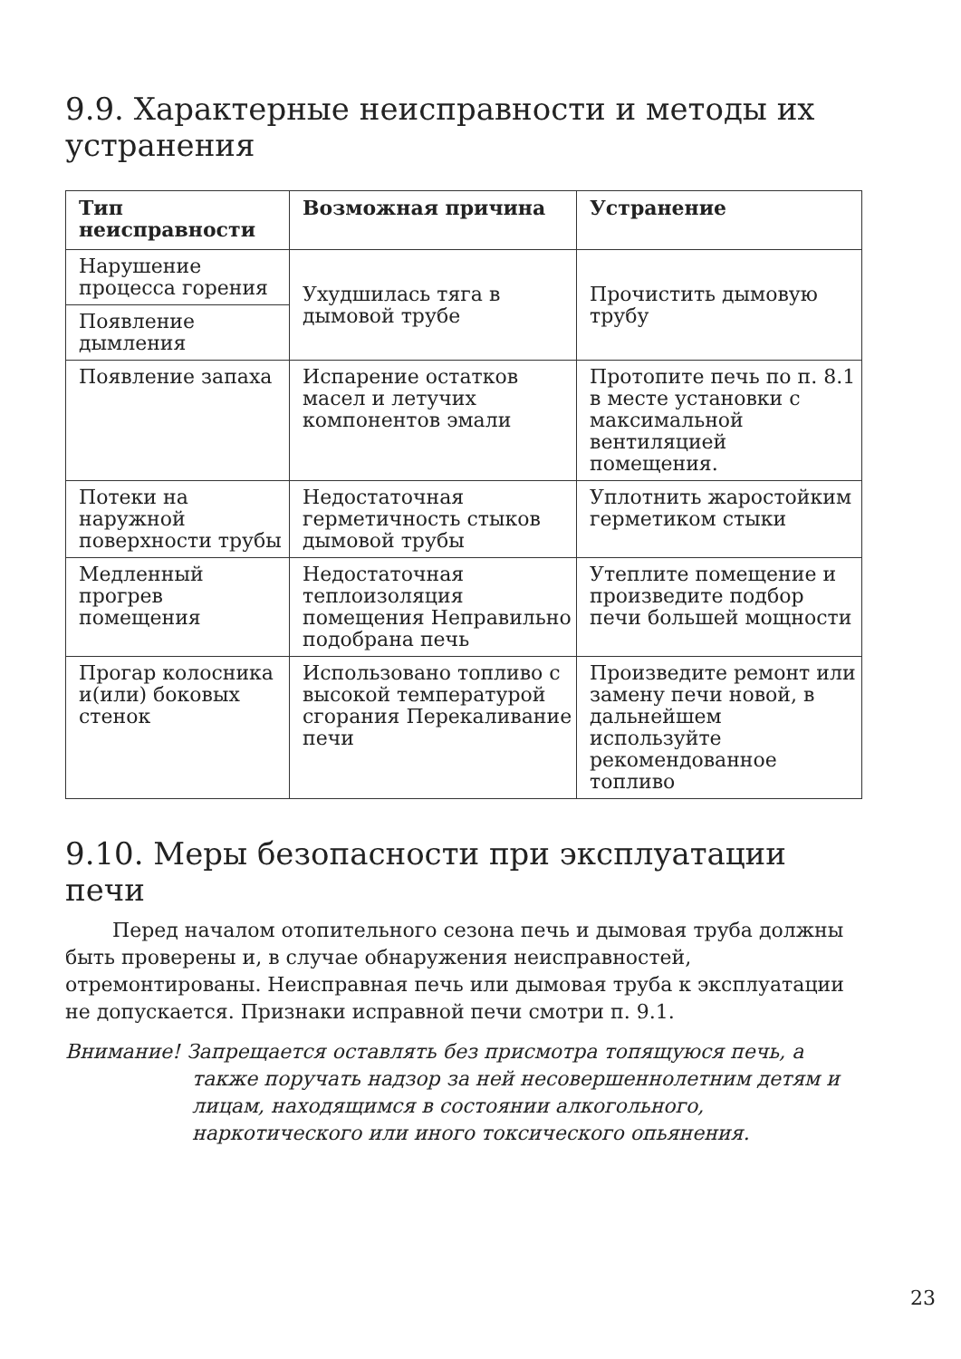9.9. Характерные неисправности и методы их устранения
| Тип неисправности | Возможная причина | Устранение |
| --- | --- | --- |
| Нарушение процесса горения | Ухудшилась тяга в дымовой трубе | Прочистить дымовую трубу |
| Появление дымления | | |
| Появление запаха | Испарение остатков масел и летучих компонентов эмали | Протопите печь по п. 8.1 в месте установки с максимальной вентиляцией помещения. |
| Потеки на наружной поверхности трубы | Недостаточная герметичность стыков дымовой трубы | Уплотнить жаростойким герметиком стыки |
| Медленный прогрев помещения | Недостаточная теплоизоляция помещения Неправильно подобрана печь | Утеплите помещение и произведите подбор печи большей мощности |
| Прогар колосника и(или) боковых стенок | Использовано топливо с высокой температурой сгорания Перекаливание печи | Произведите ремонт или замену печи новой, в дальнейшем используйте рекомендованное топливо |
9.10. Меры безопасности при эксплуатации печи
Перед началом отопительного сезона печь и дымовая труба должны быть проверены и, в случае обнаружения неисправностей, отремонтированы. Неисправная печь или дымовая труба к эксплуатации не допускается. Признаки исправной печи смотри п. 9.1.
Внимание! Запрещается оставлять без присмотра топящуюся печь, а также поручать надзор за ней несовершеннолетним детям и лицам, находящимся в состоянии алкогольного, наркотического или иного токсического опьянения.
23